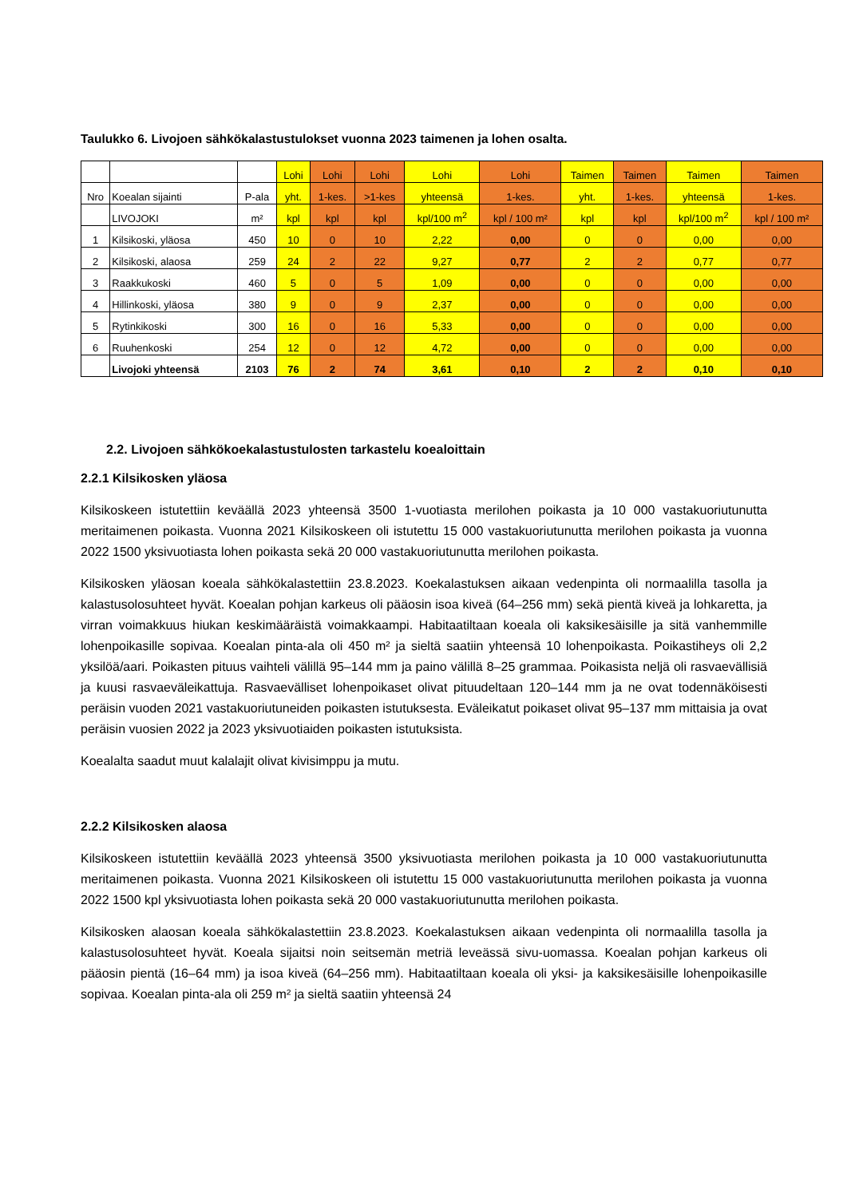Taulukko 6. Livojoen sähkökalastustulokset vuonna 2023 taimenen ja lohen osalta.
| | | | Lohi | Lohi | Lohi | Lohi | Lohi | Taimen | Taimen | Taimen | Taimen |
| --- | --- | --- | --- | --- | --- | --- | --- | --- | --- | --- | --- |
| Nro | Koealan sijainti | P-ala | yht. | 1-kes. | >1-kes | yhteensä | 1-kes. | yht. | 1-kes. | yhteensä | 1-kes. |
| | LIVOJOKI | m² | kpl | kpl | kpl | kpl/100 m<sup>2</sup> | kpl / 100 m² | kpl | kpl | kpl/100 m<sup>2</sup> | kpl / 100 m² |
| 1 | Kilsikoski, yläosa | 450 | 10 | 0 | 10 | 2,22 | 0,00 | 0 | 0 | 0,00 | 0,00 |
| 2 | Kilsikoski, alaosa | 259 | 24 | 2 | 22 | 9,27 | 0,77 | 2 | 2 | 0,77 | 0,77 |
| 3 | Raakkukoski | 460 | 5 | 0 | 5 | 1,09 | 0,00 | 0 | 0 | 0,00 | 0,00 |
| 4 | Hillinkoski, yläosa | 380 | 9 | 0 | 9 | 2,37 | 0,00 | 0 | 0 | 0,00 | 0,00 |
| 5 | Rytinkikoski | 300 | 16 | 0 | 16 | 5,33 | 0,00 | 0 | 0 | 0,00 | 0,00 |
| 6 | Ruuhenkoski | 254 | 12 | 0 | 12 | 4,72 | 0,00 | 0 | 0 | 0,00 | 0,00 |
| | Livojoki yhteensä | 2103 | 76 | 2 | 74 | 3,61 | 0,10 | 2 | 2 | 0,10 | 0,10 |
2.2. Livojoen sähkökoekalastustulosten tarkastelu koealoittain
2.2.1 Kilsikosken yläosa
Kilsikoskeen istutettiin keväällä 2023 yhteensä 3500 1-vuotiasta merilohen poikasta ja 10 000 vastakuoriutunutta meritaimenen poikasta. Vuonna 2021 Kilsikoskeen oli istutettu 15 000 vastakuoriutunutta merilohen poikasta ja vuonna 2022 1500 yksivuotiasta lohen poikasta sekä 20 000 vastakuoriutunutta merilohen poikasta.
Kilsikosken yläosan koeala sähkökalastettiin 23.8.2023. Koekalastuksen aikaan vedenpinta oli normaalilla tasolla ja kalastusolosuhteet hyvät. Koealan pohjan karkeus oli pääosin isoa kiveä (64–256 mm) sekä pientä kiveä ja lohkaretta, ja virran voimakkuus hiukan keskimääräistä voimakkaampi. Habitaatiltaan koeala oli kaksikesäisille ja sitä vanhemmille lohenpoikasille sopivaa. Koealan pinta-ala oli 450 m² ja sieltä saatiin yhteensä 10 lohenpoikasta. Poikastiheys oli 2,2 yksilöä/aari. Poikasten pituus vaihteli välillä 95–144 mm ja paino välillä 8–25 grammaa. Poikasista neljä oli rasvaevällisiä ja kuusi rasvaeväleikattuja. Rasvaevälliset lohenpoikaset olivat pituudeltaan 120–144 mm ja ne ovat todennäköisesti peräisin vuoden 2021 vastakuoriutuneiden poikasten istutuksesta. Eväleikatut poikaset olivat 95–137 mm mittaisia ja ovat peräisin vuosien 2022 ja 2023 yksivuotiaiden poikasten istutuksista.
Koealalta saadut muut kalalajit olivat kivisimppu ja mutu.
2.2.2 Kilsikosken alaosa
Kilsikoskeen istutettiin keväällä 2023 yhteensä 3500 yksivuotiasta merilohen poikasta ja 10 000 vastakuoriutunutta meritaimenen poikasta. Vuonna 2021 Kilsikoskeen oli istutettu 15 000 vastakuoriutunutta merilohen poikasta ja vuonna 2022 1500 kpl yksivuotiasta lohen poikasta sekä 20 000 vastakuoriutunutta merilohen poikasta.
Kilsikosken alaosan koeala sähkökalastettiin 23.8.2023. Koekalastuksen aikaan vedenpinta oli normaalilla tasolla ja kalastusolosuhteet hyvät. Koeala sijaitsi noin seitsemän metriä leveässä sivu-uomassa. Koealan pohjan karkeus oli pääosin pientä (16–64 mm) ja isoa kiveä (64–256 mm). Habitaatiltaan koeala oli yksi- ja kaksikesäisille lohenpoikasille sopivaa. Koealan pinta-ala oli 259 m² ja sieltä saatiin yhteensä 24